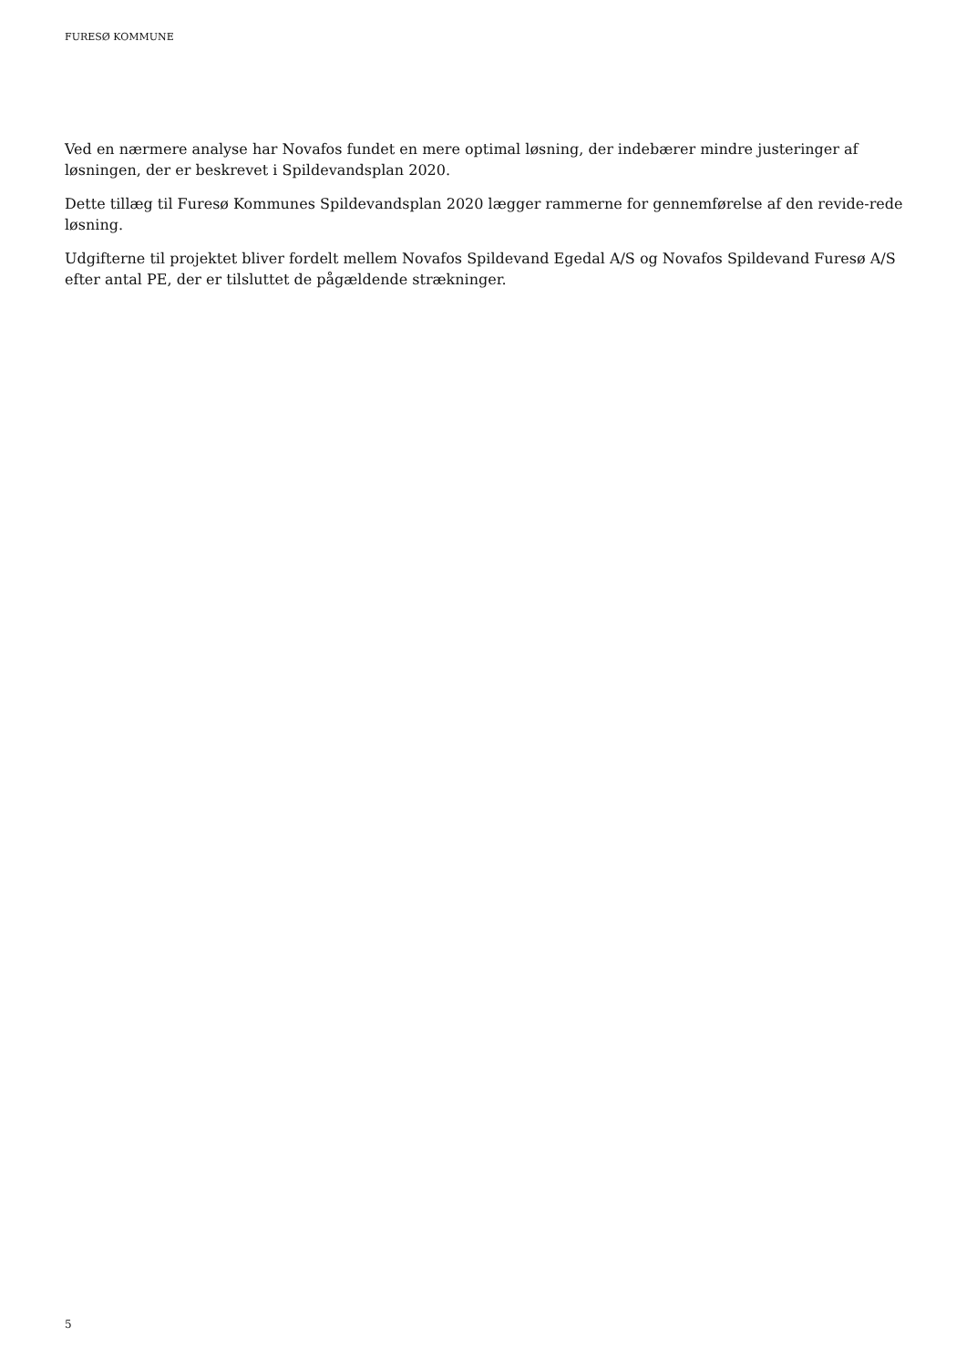FURESØ KOMMUNE
Ved en nærmere analyse har Novafos fundet en mere optimal løsning, der indebærer mindre justeringer af løsningen, der er beskrevet i Spildevandsplan 2020.
Dette tillæg til Furesø Kommunes Spildevandsplan 2020 lægger rammerne for gennemførelse af den revide-rede løsning.
Udgifterne til projektet bliver fordelt mellem Novafos Spildevand Egedal A/S og Novafos Spildevand Furesø A/S efter antal PE, der er tilsluttet de pågældende strækninger.
5